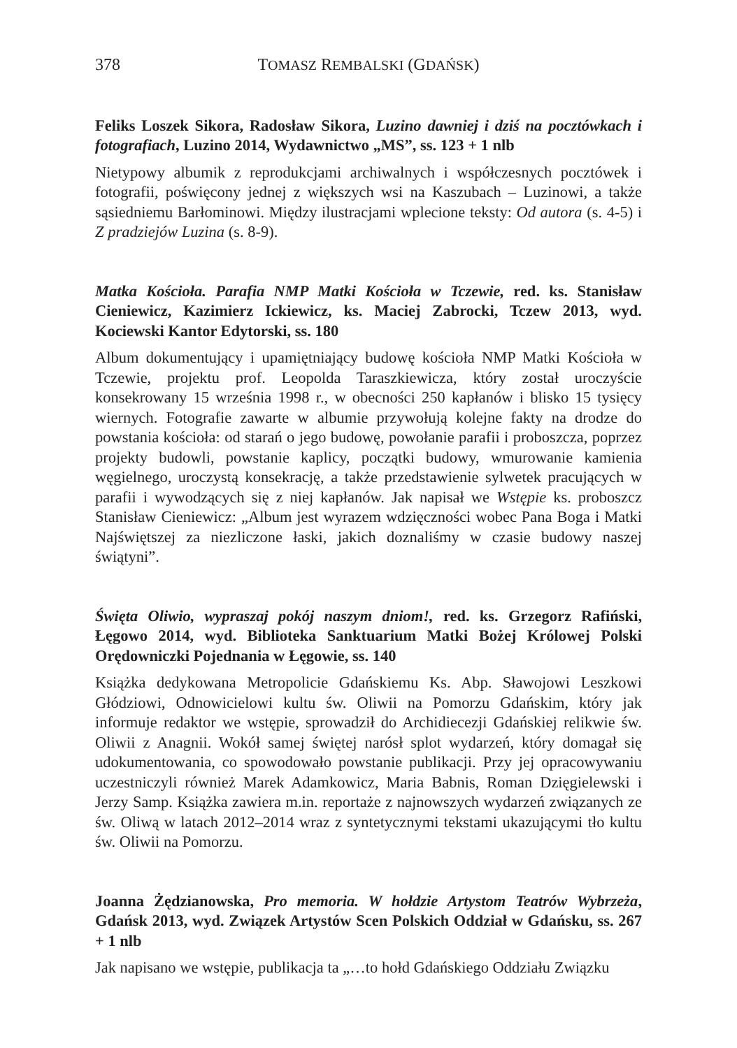378 TOMASZ REMBALSKI (GDAŃSK)
Feliks Loszek Sikora, Radosław Sikora, Luzino dawniej i dziś na pocztówkach i fotografiach, Luzino 2014, Wydawnictwo „MS”, ss. 123 + 1 nlb
Nietypowy albumik z reprodukcjami archiwalnych i współczesnych pocztówek i fotografii, poświęcony jednej z większych wsi na Kaszubach – Luzinowi, a także sąsiedniemu Barłominowi. Między ilustracjami wplecione teksty: Od autora (s. 4-5) i Z pradziejów Luzina (s. 8-9).
Matka Kościoła. Parafia NMP Matki Kościoła w Tczewie, red. ks. Stanisław Cieniewicz, Kazimierz Ickiewicz, ks. Maciej Zabrocki, Tczew 2013, wyd. Kociewski Kantor Edytorski, ss. 180
Album dokumentujący i upamiętniający budowę kościoła NMP Matki Kościoła w Tczewie, projektu prof. Leopolda Taraszkiewicza, który został uroczyście konsekrowany 15 września 1998 r., w obecności 250 kapłanów i blisko 15 tysięcy wiernych. Fotografie zawarte w albumie przywołują kolejne fakty na drodze do powstania kościoła: od starań o jego budowę, powołanie parafii i proboszcza, poprzez projekty budowli, powstanie kaplicy, początki budowy, wmurowanie kamienia węgielnego, uroczystą konsekrację, a także przedstawienie sylwetek pracujących w parafii i wywodzących się z niej kapłanów. Jak napisał we Wstępie ks. proboszcz Stanisław Cieniewicz: „Album jest wyrazem wdzięczności wobec Pana Boga i Matki Najświętszej za niezliczone łaski, jakich doznaliśmy w czasie budowy naszej świątyni”.
Święta Oliwio, wypraszaj pokój naszym dniom!, red. ks. Grzegorz Rafiński, Łęgowo 2014, wyd. Biblioteka Sanktuarium Matki Bożej Królowej Polski Orędowniczki Pojednania w Łęgowie, ss. 140
Książka dedykowana Metropolicie Gdańskiemu Ks. Abp. Sławojowi Leszkowi Głódziowi, Odnowicielowi kultu św. Oliwii na Pomorzu Gdańskim, który jak informuje redaktor we wstępie, sprowadził do Archidiecezji Gdańskiej relikwie św. Oliwii z Anagnii. Wokół samej świętej narósł splot wydarzeń, który domagał się udokumentowania, co spowodowało powstanie publikacji. Przy jej opracowywaniu uczestniczyli również Marek Adamkowicz, Maria Babnis, Roman Dzięgielewski i Jerzy Samp. Książka zawiera m.in. reportaże z najnowszych wydarzeń związanych ze św. Oliwą w latach 2012–2014 wraz z syntetycznymi tekstami ukazującymi tło kultu św. Oliwii na Pomorzu.
Joanna Żędzianowska, Pro memoria. W hołdzie Artystom Teatrów Wybrzeża, Gdańsk 2013, wyd. Związek Artystów Scen Polskich Oddział w Gdańsku, ss. 267 + 1 nlb
Jak napisano we wstępie, publikacja ta „…to hołd Gdańskiego Oddziału Związku